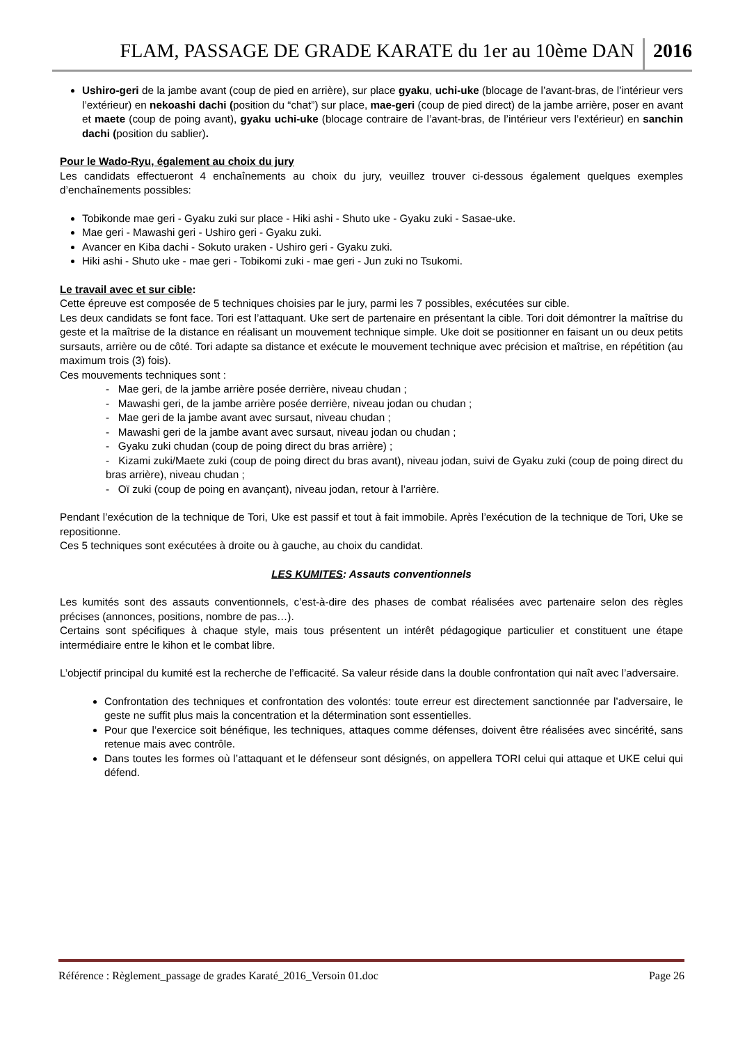FLAM, PASSAGE DE GRADE KARATE du 1er au 10ème DAN 2016
Ushiro-geri de la jambe avant (coup de pied en arrière), sur place gyaku, uchi-uke (blocage de l’avant-bras, de l’intérieur vers l’extérieur) en nekoashi dachi (position du “chat”) sur place, mae-geri (coup de pied direct) de la jambe arrière, poser en avant et maete (coup de poing avant), gyaku uchi-uke (blocage contraire de l’avant-bras, de l’intérieur vers l’extérieur) en sanchin dachi (position du sablier).
Pour le Wado-Ryu, également au choix du jury
Les candidats effectueront 4 enchaînements au choix du jury, veuillez trouver ci-dessous également quelques exemples d’enchaînements possibles:
Tobikonde mae geri - Gyaku zuki sur place - Hiki ashi - Shuto uke - Gyaku zuki - Sasae-uke.
Mae geri - Mawashi geri - Ushiro geri - Gyaku zuki.
Avancer en Kiba dachi - Sokuto uraken - Ushiro geri - Gyaku zuki.
Hiki ashi - Shuto uke - mae geri - Tobikomi zuki - mae geri - Jun zuki no Tsukomi.
Le travail avec et sur cible:
Cette épreuve est composée de 5 techniques choisies par le jury, parmi les 7 possibles, exécutées sur cible.
Les deux candidats se font face. Tori est l’attaquant. Uke sert de partenaire en présentant la cible. Tori doit démontrer la maîtrise du geste et la maîtrise de la distance en réalisant un mouvement technique simple. Uke doit se positionner en faisant un ou deux petits sursauts, arrière ou de côté. Tori adapte sa distance et exécute le mouvement technique avec précision et maîtrise, en répétition (au maximum trois (3) fois).
Ces mouvements techniques sont :
- Mae geri, de la jambe arrière posée derrière, niveau chudan ;
- Mawashi geri, de la jambe arrière posée derrière, niveau jodan ou chudan ;
- Mae geri de la jambe avant avec sursaut, niveau chudan ;
- Mawashi geri de la jambe avant avec sursaut, niveau jodan ou chudan ;
- Gyaku zuki chudan (coup de poing direct du bras arrière) ;
- Kizami zuki/Maete zuki (coup de poing direct du bras avant), niveau jodan, suivi de Gyaku zuki (coup de poing direct du bras arrière), niveau chudan ;
- Oï zuki (coup de poing en avançant), niveau jodan, retour à l’arrière.
Pendant l’exécution de la technique de Tori, Uke est passif et tout à fait immobile. Après l’exécution de la technique de Tori, Uke se repositionne.
Ces 5 techniques sont exécutées à droite ou à gauche, au choix du candidat.
LES KUMITES: Assauts conventionnels
Les kumités sont des assauts conventionnels, c’est-à-dire des phases de combat réalisées avec partenaire selon des règles précises (annonces, positions, nombre de pas…).
Certains sont spécifiques à chaque style, mais tous présentent un intérêt pédagogique particulier et constituent une étape intermédiaire entre le kihon et le combat libre.
L’objectif principal du kumité est la recherche de l’efficacité. Sa valeur réside dans la double confrontation qui naît avec l’adversaire.
Confrontation des techniques et confrontation des volontés: toute erreur est directement sanctionnée par l’adversaire, le geste ne suffit plus mais la concentration et la détermination sont essentielles.
Pour que l’exercice soit bénéfique, les techniques, attaques comme défenses, doivent être réalisées avec sincérité, sans retenue mais avec contrôle.
Dans toutes les formes où l’attaquant et le défenseur sont désignés, on appellera TORI celui qui attaque et UKE celui qui défend.
Référence : Règlement_passage de grades Karaté_2016_Versoin 01.doc Page 26